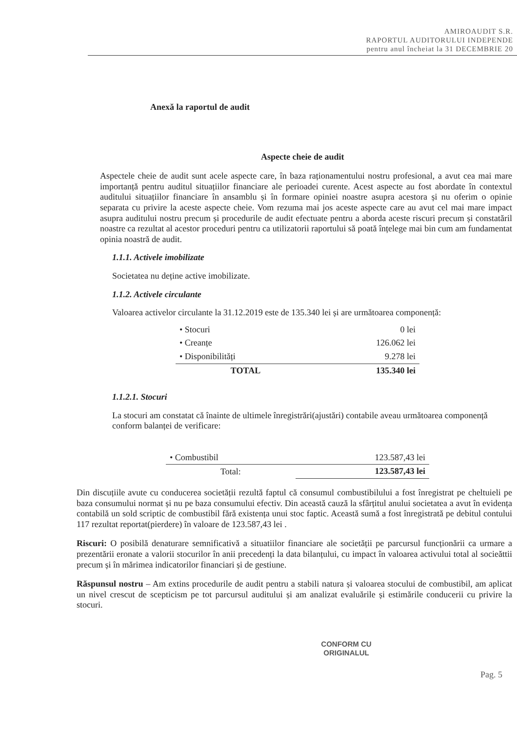AMIROAUDIT S.R.
RAPORTUL AUDITORULUI INDEPENDE
pentru anul încheiat la 31 DECEMBRIE 20
Anexă la raportul de audit
Aspecte cheie de audit
Aspectele cheie de audit sunt acele aspecte care, în baza raționamentului nostru profesional, a avut cea mai mare importanță pentru auditul situațiilor financiare ale perioadei curente. Acest aspecte au fost abordate în contextul auditului situațiilor financiare în ansamblu și în formare opiniei noastre asupra acestora și nu oferim o opinie separata cu privire la aceste aspecte cheie. Vom rezuma mai jos aceste aspecte care au avut cel mai mare impact asupra auditului nostru precum și procedurile de audit efectuate pentru a aborda aceste riscuri precum și constatăril noastre ca rezultat al acestor proceduri pentru ca utilizatorii raportului să poată înțelege mai bin cum am fundamentat opinia noastră de audit.
1.1.1. Activele imobilizate
Societatea nu deține active imobilizate.
1.1.2. Activele circulante
Valoarea activelor circulante la 31.12.2019 este de 135.340 lei și are următoarea componență:
| • Stocuri | 0 lei |
| • Creanțe | 126.062 lei |
| • Disponibilități | 9.278 lei |
| TOTAL | 135.340 lei |
1.1.2.1. Stocuri
La stocuri am constatat că înainte de ultimele înregistrări(ajustări) contabile aveau următoarea componență conform balanței de verificare:
| • Combustibil | 123.587,43 lei |
| Total: | 123.587,43 lei |
Din discuțiile avute cu conducerea societății rezultă faptul că consumul combustibilului a fost înregistrat pe cheltuieli pe baza consumului normat și nu pe baza consumului efectiv. Din această cauză la sfârțitul anului societatea a avut în evidența contabilă un sold scriptic de combustibil fără existența unui stoc faptic. Această sumă a fost înregistrată pe debitul contului 117 rezultat reportat(pierdere) în valoare de 123.587,43 lei .
Riscuri: O posibilă denaturare semnificativă a situatiilor financiare ale societății pe parcursul funcționării ca urmare a prezentării eronate a valorii stocurilor în anii precedenți la data bilanțului, cu impact în valoarea activului total al socieăttii precum și în mărimea indicatorilor financiari și de gestiune.
Răspunsul nostru – Am extins procedurile de audit pentru a stabili natura și valoarea stocului de combustibil, am aplicat un nivel crescut de scepticism pe tot parcursul auditului și am analizat evaluările și estimările conducerii cu privire la stocuri.
CONFORM CU
ORIGINALUL
Pag. 5